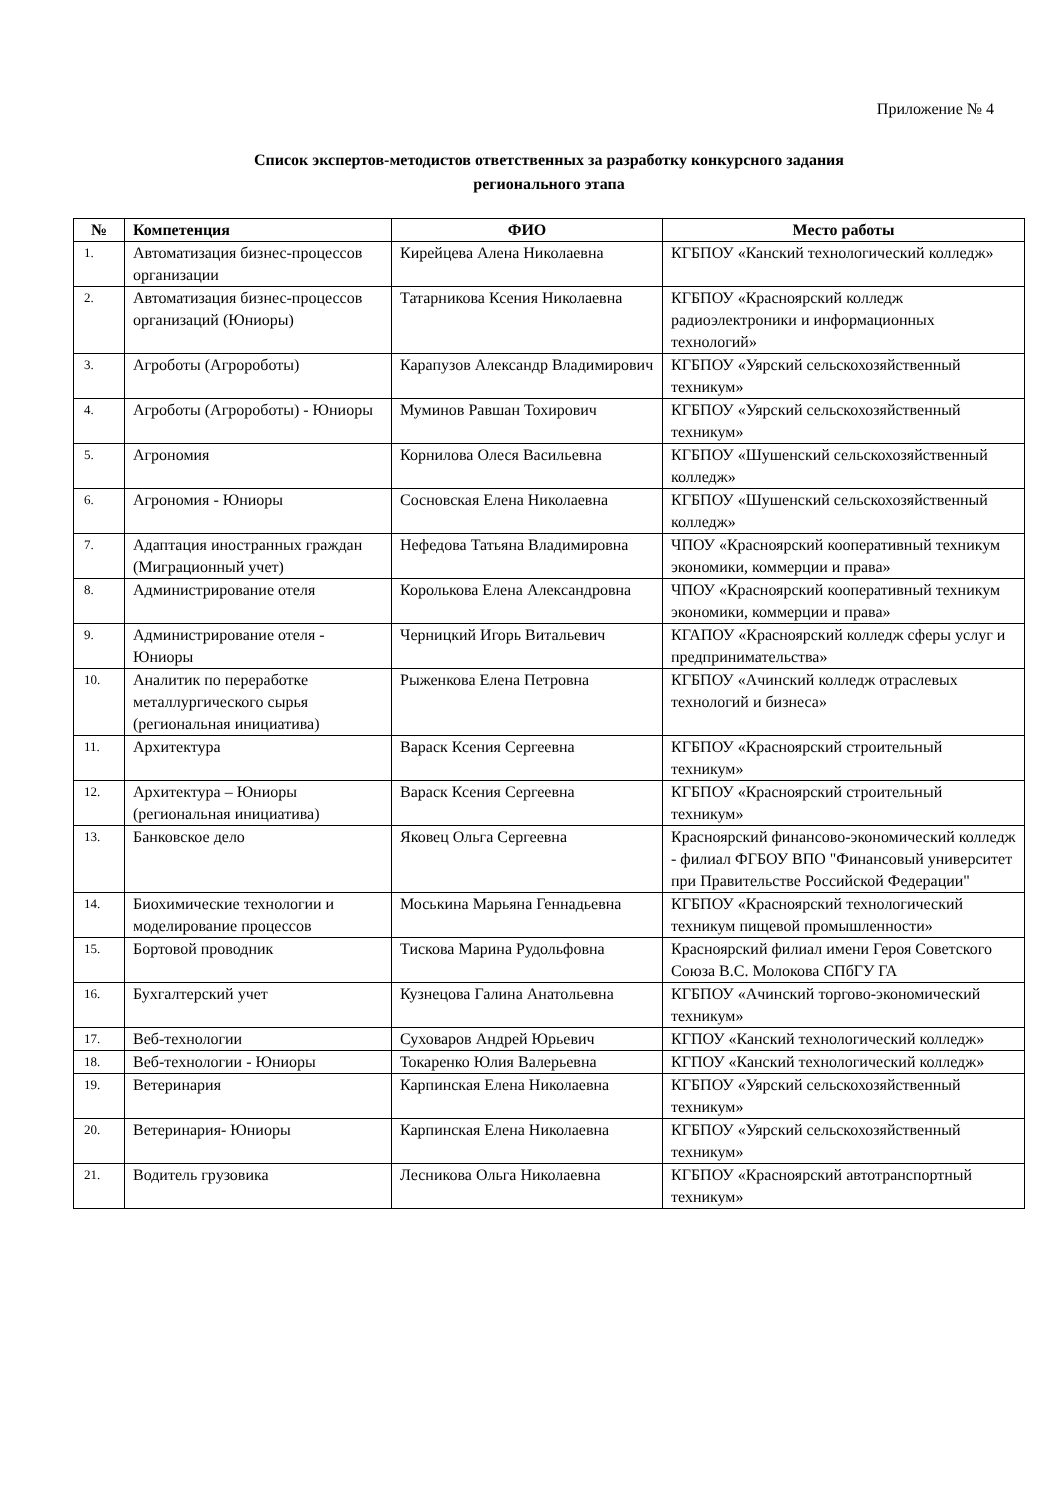Приложение № 4
Список экспертов-методистов ответственных за разработку конкурсного задания
регионального этапа
| № | Компетенция | ФИО | Место работы |
| --- | --- | --- | --- |
| 1. | Автоматизация бизнес-процессов организации | Кирейцева Алена Николаевна | КГБПОУ «Канский технологический колледж» |
| 2. | Автоматизация бизнес-процессов организаций (Юниоры) | Татарникова Ксения Николаевна | КГБПОУ «Красноярский колледж радиоэлектроники и информационных технологий» |
| 3. | Агроботы (Агророботы) | Карапузов Александр Владимирович | КГБПОУ «Уярский сельскохозяйственный техникум» |
| 4. | Агроботы (Агророботы) - Юниоры | Муминов Равшан Тохирович | КГБПОУ «Уярский сельскохозяйственный техникум» |
| 5. | Агрономия | Корнилова Олеся Васильевна | КГБПОУ «Шушенский сельскохозяйственный колледж» |
| 6. | Агрономия - Юниоры | Сосновская Елена Николаевна | КГБПОУ «Шушенский сельскохозяйственный колледж» |
| 7. | Адаптация иностранных граждан (Миграционный учет) | Нефедова Татьяна Владимировна | ЧПОУ «Красноярский кооперативный техникум экономики, коммерции и права» |
| 8. | Администрирование отеля | Королькова Елена Александровна | ЧПОУ «Красноярский кооперативный техникум экономики, коммерции и права» |
| 9. | Администрирование отеля - Юниоры | Черницкий Игорь Витальевич | КГАПОУ «Красноярский колледж сферы услуг и предпринимательства» |
| 10. | Аналитик по переработке металлургического сырья (региональная инициатива) | Рыженкова Елена Петровна | КГБПОУ «Ачинский колледж отраслевых технологий и бизнеса» |
| 11. | Архитектура | Вараск Ксения Сергеевна | КГБПОУ «Красноярский строительный техникум» |
| 12. | Архитектура – Юниоры (региональная инициатива) | Вараск Ксения Сергеевна | КГБПОУ «Красноярский строительный техникум» |
| 13. | Банковское дело | Яковец Ольга Сергеевна | Красноярский финансово-экономический колледж - филиал ФГБОУ ВПО "Финансовый университет при Правительстве Российской Федерации" |
| 14. | Биохимические технологии и моделирование процессов | Моськина Марьяна Геннадьевна | КГБПОУ «Красноярский технологический техникум пищевой промышленности» |
| 15. | Бортовой проводник | Тискова Марина Рудольфовна | Красноярский филиал имени Героя Советского Союза В.С. Молокова СПбГУ ГА |
| 16. | Бухгалтерский учет | Кузнецова Галина Анатольевна | КГБПОУ «Ачинский торгово-экономический техникум» |
| 17. | Веб-технологии | Суховаров Андрей Юрьевич | КГПОУ «Канский технологический колледж» |
| 18. | Веб-технологии - Юниоры | Токаренко Юлия Валерьевна | КГПОУ «Канский технологический колледж» |
| 19. | Ветеринария | Карпинская Елена Николаевна | КГБПОУ «Уярский сельскохозяйственный техникум» |
| 20. | Ветеринария- Юниоры | Карпинская Елена Николаевна | КГБПОУ «Уярский сельскохозяйственный техникум» |
| 21. | Водитель грузовика | Лесникова Ольга Николаевна | КГБПОУ «Красноярский автотранспортный техникум» |